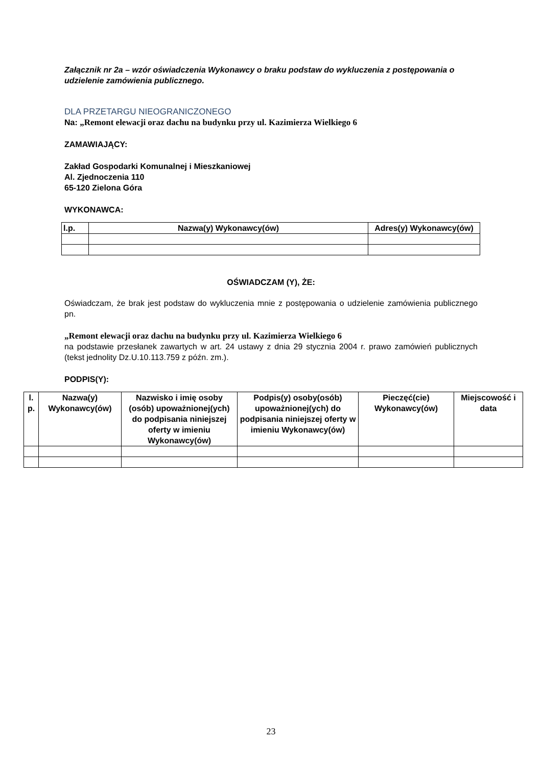Załącznik nr 2a – wzór oświadczenia Wykonawcy o braku podstaw do wykluczenia z postępowania o udzielenie zamówienia publicznego.
DLA PRZETARGU NIEOGRANICZONEGO
Na: „Remont elewacji oraz dachu na budynku przy ul. Kazimierza Wielkiego 6
ZAMAWIAJĄCY:
Zakład Gospodarki Komunalnej i Mieszkaniowej
Al. Zjednoczenia 110
65-120 Zielona Góra
WYKONAWCA:
| l.p. | Nazwa(y) Wykonawcy(ów) | Adres(y) Wykonawcy(ów) |
| --- | --- | --- |
OŚWIADCZAM (Y), ŻE:
Oświadczam, że brak jest podstaw do wykluczenia mnie z postępowania o udzielenie zamówienia publicznego pn.
„Remont elewacji oraz dachu na budynku przy ul. Kazimierza Wielkiego 6
na podstawie przesłanek zawartych w art. 24 ustawy z dnia 29 stycznia 2004 r. prawo zamówień publicznych (tekst jednolity Dz.U.10.113.759 z późn. zm.).
PODPIS(Y):
| l. p. | Nazwa(y) Wykonawcy(ów) | Nazwisko i imię osoby (osób) upoważnionej(ych) do podpisania niniejszej oferty w imieniu Wykonawcy(ów) | Podpis(y) osoby(osób) upoważnionej(ych) do podpisania niniejszej oferty w imieniu Wykonawcy(ów) | Pieczęć(cie) Wykonawcy(ów) | Miejscowość i data |
| --- | --- | --- | --- | --- | --- |
23